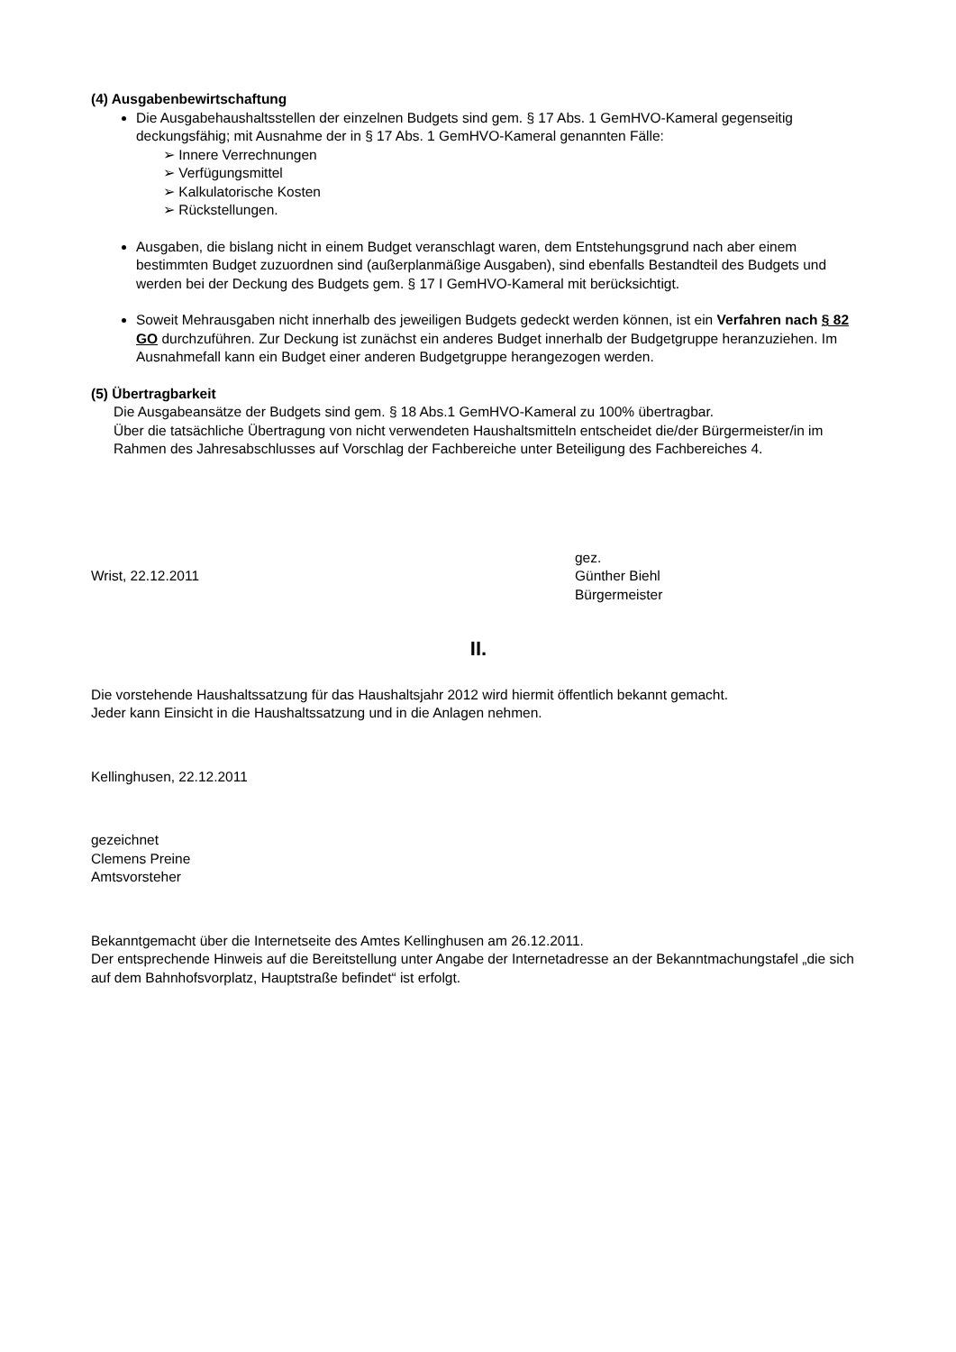(4) Ausgabenbewirtschaftung
Die Ausgabehaushaltsstellen der einzelnen Budgets sind gem. § 17 Abs. 1 GemHVO-Kameral gegenseitig deckungsfähig; mit Ausnahme der in § 17 Abs. 1 GemHVO-Kameral genannten Fälle:
➢ Innere Verrechnungen
➢ Verfügungsmittel
➢ Kalkulatorische Kosten
➢ Rückstellungen.
Ausgaben, die bislang nicht in einem Budget veranschlagt waren, dem Entstehungsgrund nach aber einem bestimmten Budget zuzuordnen sind (außerplanmäßige Ausgaben), sind ebenfalls Bestandteil des Budgets und werden bei der Deckung des Budgets gem. § 17 I GemHVO-Kameral mit berücksichtigt.
Soweit Mehrausgaben nicht innerhalb des jeweiligen Budgets gedeckt werden können, ist ein Verfahren nach § 82 GO durchzuführen. Zur Deckung ist zunächst ein anderes Budget innerhalb der Budgetgruppe heranzuziehen. Im Ausnahmefall kann ein Budget einer anderen Budgetgruppe herangezogen werden.
(5) Übertragbarkeit
Die Ausgabeansätze der Budgets sind gem. § 18 Abs.1 GemHVO-Kameral zu 100% übertragbar.
Über die tatsächliche Übertragung von nicht verwendeten Haushaltsmitteln entscheidet die/der Bürgermeister/in im Rahmen des Jahresabschlusses auf Vorschlag der Fachbereiche unter Beteiligung des Fachbereiches 4.
Wrist, 22.12.2011
gez.
Günther Biehl
Bürgermeister
II.
Die vorstehende Haushaltssatzung für das Haushaltsjahr 2012 wird hiermit öffentlich bekannt gemacht.
Jeder kann Einsicht in die Haushaltssatzung und in die Anlagen nehmen.
Kellinghusen, 22.12.2011
gezeichnet
Clemens Preine
Amtsvorsteher
Bekanntgemacht über die Internetseite des Amtes Kellinghusen am 26.12.2011.
Der entsprechende Hinweis auf die Bereitstellung unter Angabe der Internetadresse an der Bekanntmachungstafel „die sich auf dem Bahnhofsvorplatz, Hauptstraße befindet“ ist erfolgt.